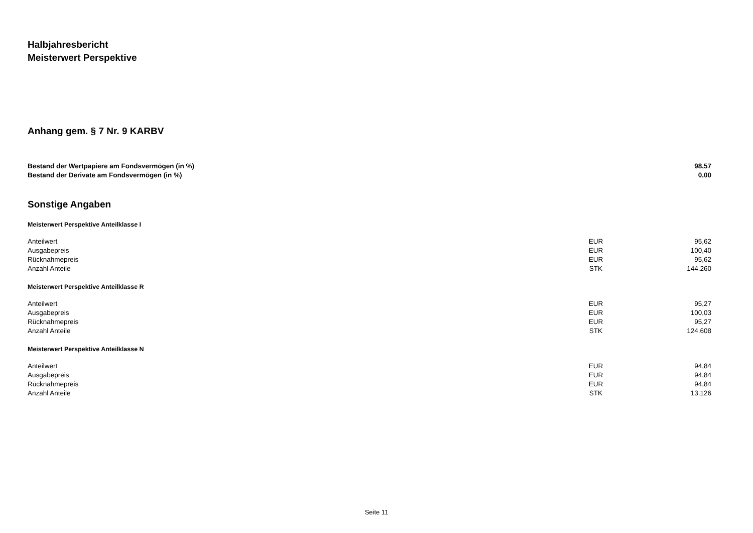Halbjahresbericht
Meisterwert Perspektive
Anhang gem. § 7 Nr. 9 KARBV
| Bestand der Wertpapiere am Fondsvermögen (in %) | 98,57 |
| Bestand der Derivate am Fondsvermögen (in %) | 0,00 |
Sonstige Angaben
Meisterwert Perspektive Anteilklasse I
| Anteilwert | EUR | 95,62 |
| Ausgabepreis | EUR | 100,40 |
| Rücknahmepreis | EUR | 95,62 |
| Anzahl Anteile | STK | 144.260 |
Meisterwert Perspektive Anteilklasse R
| Anteilwert | EUR | 95,27 |
| Ausgabepreis | EUR | 100,03 |
| Rücknahmepreis | EUR | 95,27 |
| Anzahl Anteile | STK | 124.608 |
Meisterwert Perspektive Anteilklasse N
| Anteilwert | EUR | 94,84 |
| Ausgabepreis | EUR | 94,84 |
| Rücknahmepreis | EUR | 94,84 |
| Anzahl Anteile | STK | 13.126 |
Seite 11